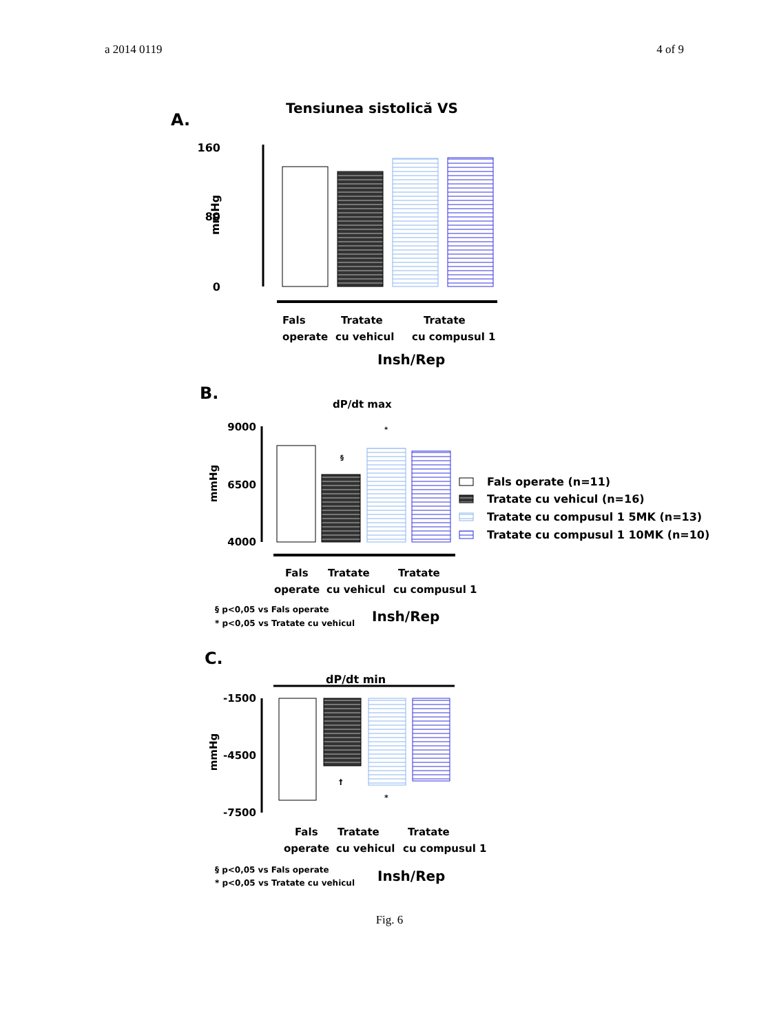a 2014 0119 4 of 9
A.
Tensiunea sistolică VS
160
80
0
mmHg
Fals
operate
Tratate
cu vehicul
Tratate
cu compusul 1
Insh/Rep
B.
dP/dt max
9000
6500
4000
mmHg
§
*
Fals operate (n=11)
Tratate cu vehicul (n=16)
Tratate cu compusul 1 5MK (n=13)
Tratate cu compusul 1 10MK (n=10)
Fals
operate
Tratate
cu vehicul
Tratate
cu compusul 1
§ p<0,05 vs Fals operate
* p<0,05 vs Tratate cu vehicul
Insh/Rep
C.
dP/dt min
-1500
-4500
-7500
mmHg
†
*
Fals
operate
Tratate
cu vehicul
Tratate
cu compusul 1
§ p<0,05 vs Fals operate
* p<0,05 vs Tratate cu vehicul
Insh/Rep
Fig. 6